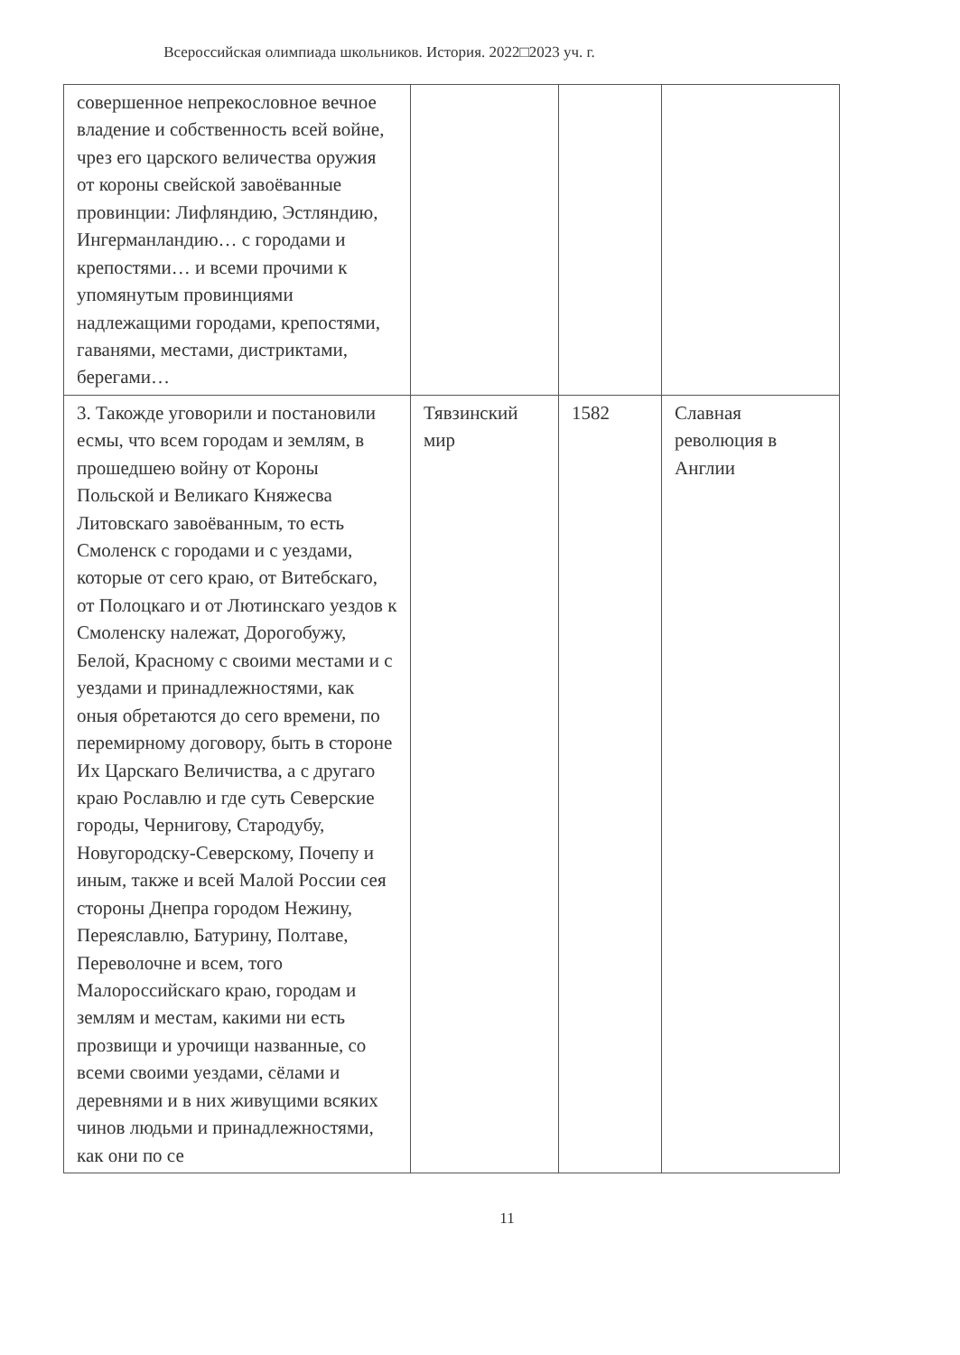Всероссийская олимпиада школьников. История. 2022□2023 уч. г.
| совершенное непрекословное вечное владение и собственность всей войне, чрез его царского величества оружия от короны свейской завоёванные провинции: Лифляндию, Эстляндию, Ингерманландию… с городами и крепостями… и всеми прочими к упомянутым провинциями надлежащими городами, крепостями, гаванями, местами, дистриктами, берегами… | | | |
| 3. Такожде уговорили и постановили есмы, что всем городам и землям, в прошедшею войну от Короны Польской и Великаго Княжесва Литовскаго завоёванным, то есть Смоленск с городами и с уездами, которые от сего краю, от Витебскаго, от Полоцкаго и от Лютинскаго уездов к Смоленску належат, Дорогобужу, Белой, Красному с своими местами и с уездами и принадлежностями, как оныя обретаются до сего времени, по перемирному договору, быть в стороне Их Царскаго Величиства, а с другаго краю Рославлю и где суть Северские городы, Чернигову, Стародубу, Новугородску-Северскому, Почепу и иным, также и всей Малой России сея стороны Днепра городом Нежину, Переяславлю, Батурину, Полтаве, Переволочне и всем, того Малороссийскаго краю, городам и землям и местам, какими ни есть прозвищи и урочищи названные, со всеми своими уездами, сёлами и деревнями и в них живущими всяких чинов людьми и принадлежностями, как они по се | Тявзинский мир | 1582 | Славная революция в Англии |
11